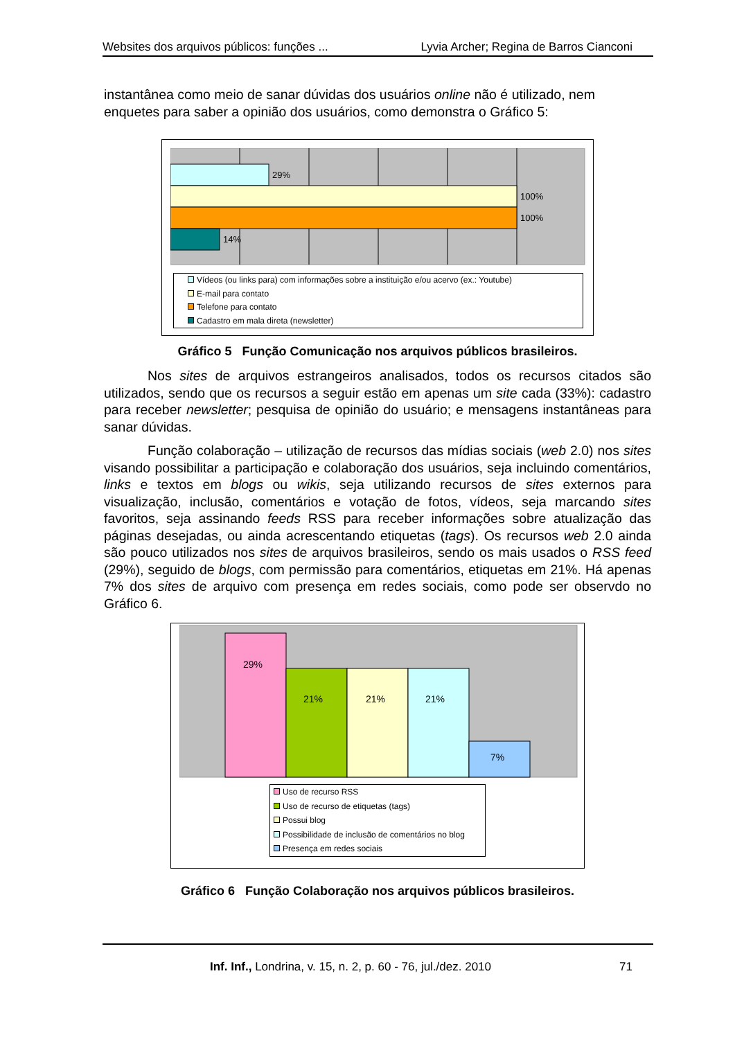Websites dos arquivos públicos: funções ... Lyvia Archer; Regina de Barros Cianconi
instantânea como meio de sanar dúvidas dos usuários online não é utilizado, nem enquetes para saber a opinião dos usuários, como demonstra o Gráfico 5:
29%
100%
100%
14%
Vídeos (ou links para) com informações sobre a instituição e/ou acervo (ex.: Youtube)
E-mail para contato
Telefone para contato
Cadastro em mala direta (newsletter)
Gráfico 5 Função Comunicação nos arquivos públicos brasileiros.
Nos sites de arquivos estrangeiros analisados, todos os recursos citados são utilizados, sendo que os recursos a seguir estão em apenas um site cada (33%): cadastro para receber newsletter; pesquisa de opinião do usuário; e mensagens instantâneas para sanar dúvidas.
Função colaboração – utilização de recursos das mídias sociais (web 2.0) nos sites visando possibilitar a participação e colaboração dos usuários, seja incluindo comentários, links e textos em blogs ou wikis, seja utilizando recursos de sites externos para visualização, inclusão, comentários e votação de fotos, vídeos, seja marcando sites favoritos, seja assinando feeds RSS para receber informações sobre atualização das páginas desejadas, ou ainda acrescentando etiquetas (tags). Os recursos web 2.0 ainda são pouco utilizados nos sites de arquivos brasileiros, sendo os mais usados o RSS feed (29%), seguido de blogs, com permissão para comentários, etiquetas em 21%. Há apenas 7% dos sites de arquivo com presença em redes sociais, como pode ser observdo no Gráfico 6.
29%
21%
21%
21%
7%
Uso de recurso RSS
Uso de recurso de etiquetas (tags)
Possui blog
Possibilidade de inclusão de comentários no blog
Presença em redes sociais
Gráfico 6 Função Colaboração nos arquivos públicos brasileiros.
Inf. Inf., Londrina, v. 15, n. 2, p. 60 - 76, jul./dez. 2010 71